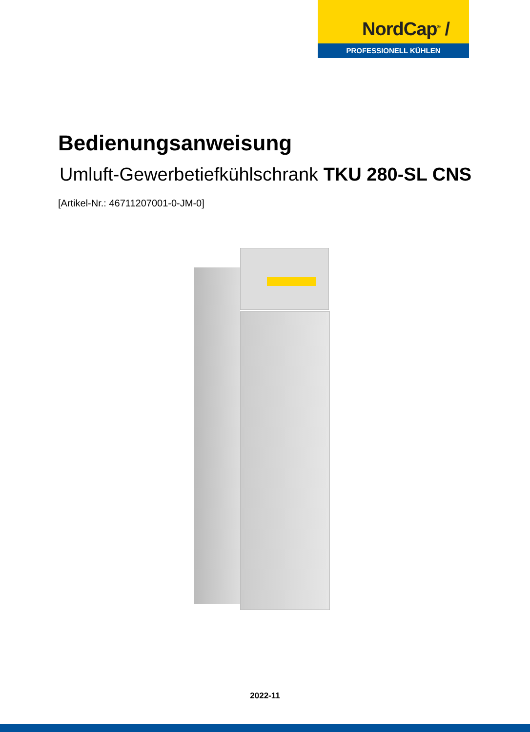NordCap<sup>®</sup> /
PROFESSIONELL KÜHLEN
Bedienungsanweisung
Umluft-Gewerbetiefkühlschrank TKU 280-SL CNS
[Artikel-Nr.: 46711207001-0-JM-0]
2022-11